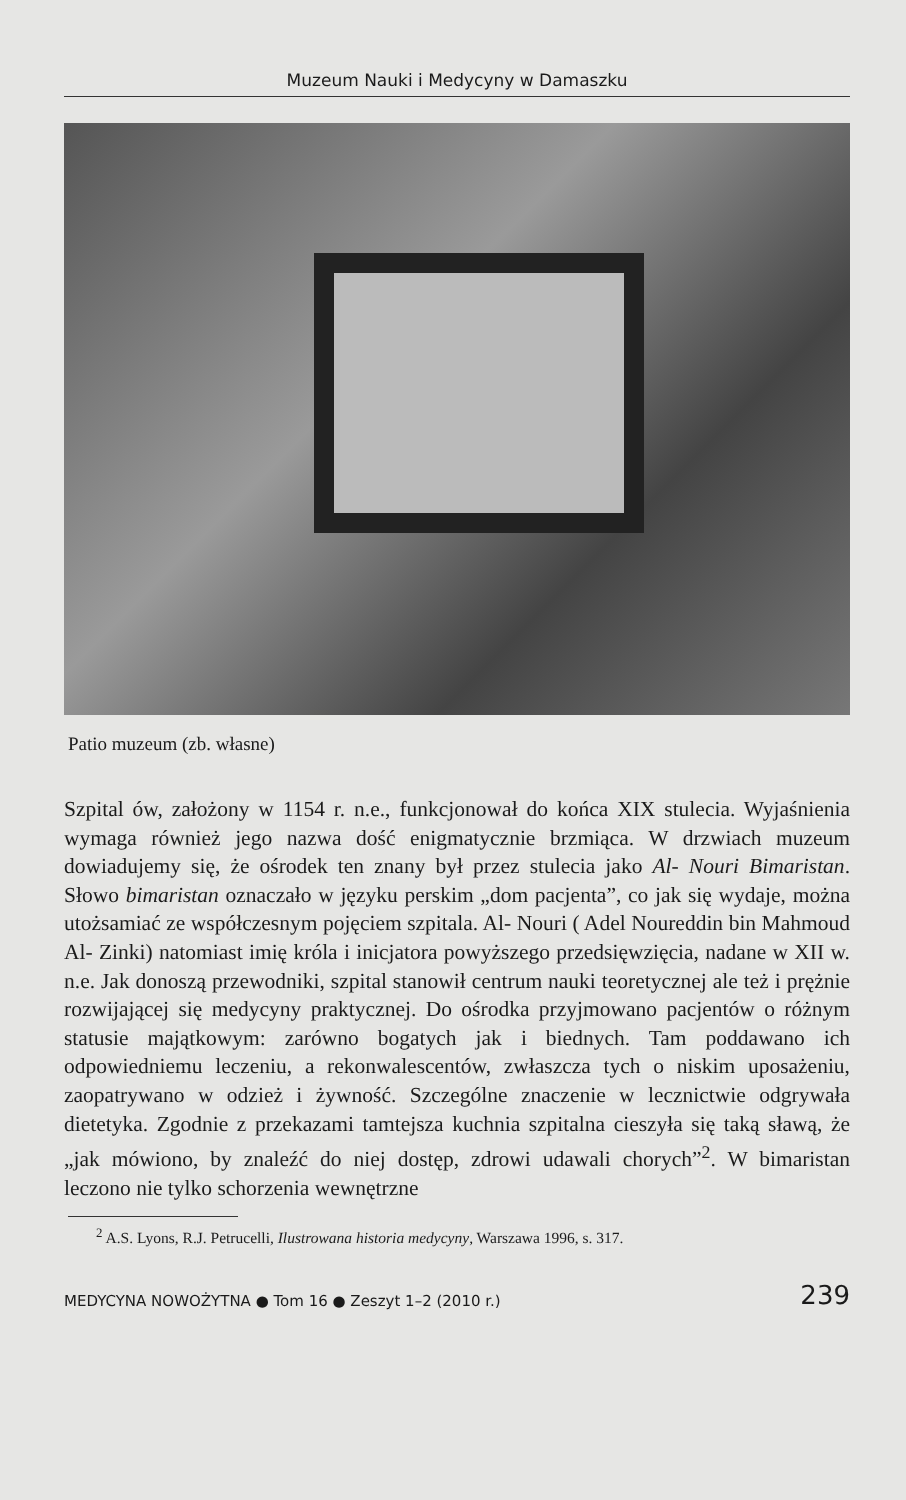Muzeum Nauki i Medycyny w Damaszku
Patio muzeum (zb. własne)
Szpital ów, założony w 1154 r. n.e., funkcjonował do końca XIX stulecia. Wyjaśnienia wymaga również jego nazwa dość enigmatycznie brzmiąca. W drzwiach muzeum dowiadujemy się, że ośrodek ten znany był przez stulecia jako Al- Nouri Bimaristan. Słowo bimaristan oznaczało w języku perskim „dom pacjenta”, co jak się wydaje, można utożsamiać ze współczesnym pojęciem szpitala. Al- Nouri ( Adel Noureddin bin Mahmoud Al- Zinki) natomiast imię króla i inicjatora powyższego przedsięwzięcia, nadane w XII w. n.e. Jak donoszą przewodniki, szpital stanowił centrum nauki teoretycznej ale też i prężnie rozwijającej się medycyny praktycznej. Do ośrodka przyjmowano pacjentów o różnym statusie majątkowym: zarówno bogatych jak i biednych. Tam poddawano ich odpowiedniemu leczeniu, a rekonwalescentów, zwłaszcza tych o niskim uposażeniu, zaopatrywano w odzież i żywność. Szczególne znaczenie w lecznictwie odgrywała dietetyka. Zgodnie z przekazami tamtejsza kuchnia szpitalna cieszyła się taką sławą, że „jak mówiono, by znaleźć do niej dostęp, zdrowi udawali chorych”<sup>2</sup>. W bimaristan leczono nie tylko schorzenia wewnętrzne
<sup>2</sup> A.S. Lyons, R.J. Petrucelli, Ilustrowana historia medycyny, Warszawa 1996, s. 317.
MEDYCYNA NOWOŻYTNA ● Tom 16 ● Zeszyt 1–2 (2010 r.) 239